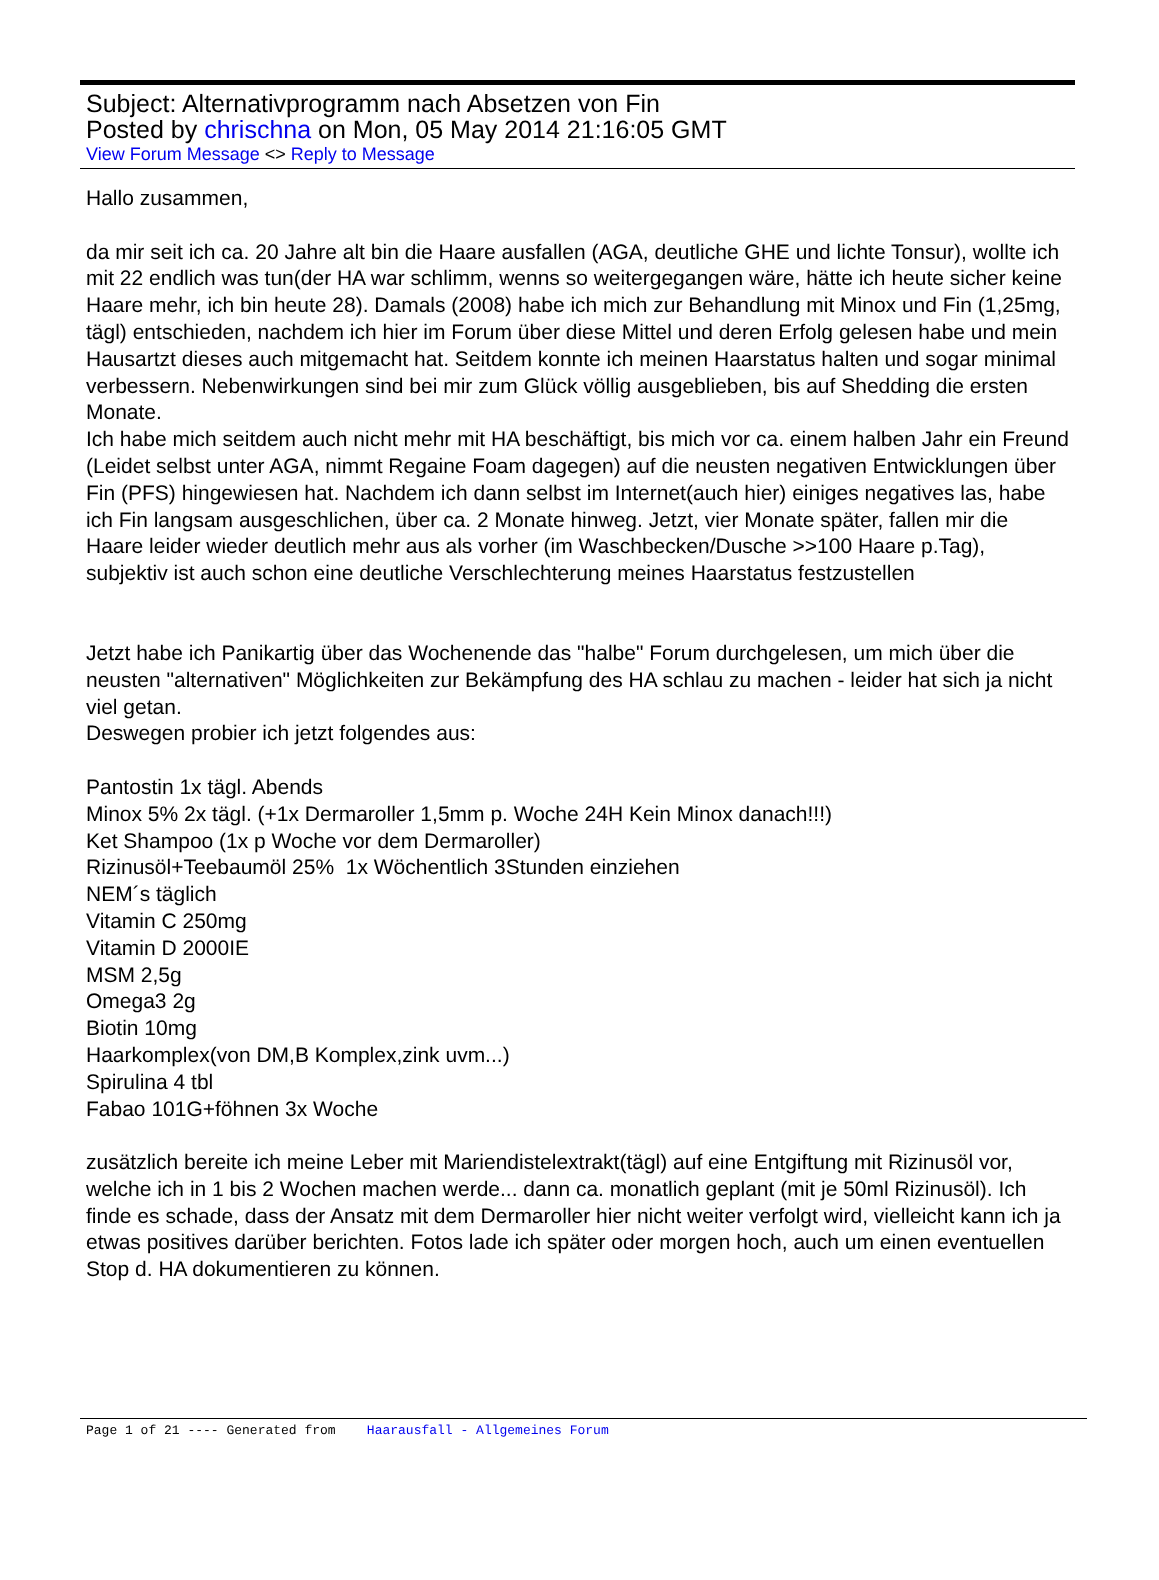Subject: Alternativprogramm nach Absetzen von Fin
Posted by chrischna on Mon, 05 May 2014 21:16:05 GMT
View Forum Message <> Reply to Message
Hallo zusammen,
da mir seit ich ca. 20 Jahre alt bin die Haare ausfallen (AGA, deutliche GHE und lichte Tonsur), wollte ich mit 22 endlich was tun(der HA war schlimm, wenns so weitergegangen wäre, hätte ich heute sicher keine Haare mehr, ich bin heute 28). Damals (2008) habe ich mich zur Behandlung mit Minox und Fin (1,25mg, tägl) entschieden, nachdem ich hier im Forum über diese Mittel und deren Erfolg gelesen habe und mein Hausartzt dieses auch mitgemacht hat. Seitdem konnte ich meinen Haarstatus halten und sogar minimal verbessern. Nebenwirkungen sind bei mir zum Glück völlig ausgeblieben, bis auf Shedding die ersten Monate.
Ich habe mich seitdem auch nicht mehr mit HA beschäftigt, bis mich vor ca. einem halben Jahr ein Freund (Leidet selbst unter AGA, nimmt Regaine Foam dagegen) auf die neusten negativen Entwicklungen über Fin (PFS) hingewiesen hat. Nachdem ich dann selbst im Internet(auch hier) einiges negatives las, habe ich Fin langsam ausgeschlichen, über ca. 2 Monate hinweg. Jetzt, vier Monate später, fallen mir die Haare leider wieder deutlich mehr aus als vorher (im Waschbecken/Dusche >>100 Haare p.Tag), subjektiv ist auch schon eine deutliche Verschlechterung meines Haarstatus festzustellen
Jetzt habe ich Panikartig über das Wochenende das "halbe" Forum durchgelesen, um mich über die neusten "alternativen" Möglichkeiten zur Bekämpfung des HA schlau zu machen - leider hat sich ja nicht viel getan.
Deswegen probier ich jetzt folgendes aus:
Pantostin 1x tägl. Abends
Minox 5% 2x tägl. (+1x Dermaroller 1,5mm p. Woche 24H Kein Minox danach!!!)
Ket Shampoo (1x p Woche vor dem Dermaroller)
Rizinusöl+Teebaumöl 25% 1x Wöchentlich 3Stunden einziehen
NEM´s täglich
Vitamin C 250mg
Vitamin D 2000IE
MSM 2,5g
Omega3 2g
Biotin 10mg
Haarkomplex(von DM,B Komplex,zink uvm...)
Spirulina 4 tbl
Fabao 101G+föhnen 3x Woche
zusätzlich bereite ich meine Leber mit Mariendistelextrakt(tägl) auf eine Entgiftung mit Rizinusöl vor, welche ich in 1 bis 2 Wochen machen werde... dann ca. monatlich geplant (mit je 50ml Rizinusöl). Ich finde es schade, dass der Ansatz mit dem Dermaroller hier nicht weiter verfolgt wird, vielleicht kann ich ja etwas positives darüber berichten. Fotos lade ich später oder morgen hoch, auch um einen eventuellen Stop d. HA dokumentieren zu können.
Page 1 of 21 ---- Generated from Haarausfall - Allgemeines Forum